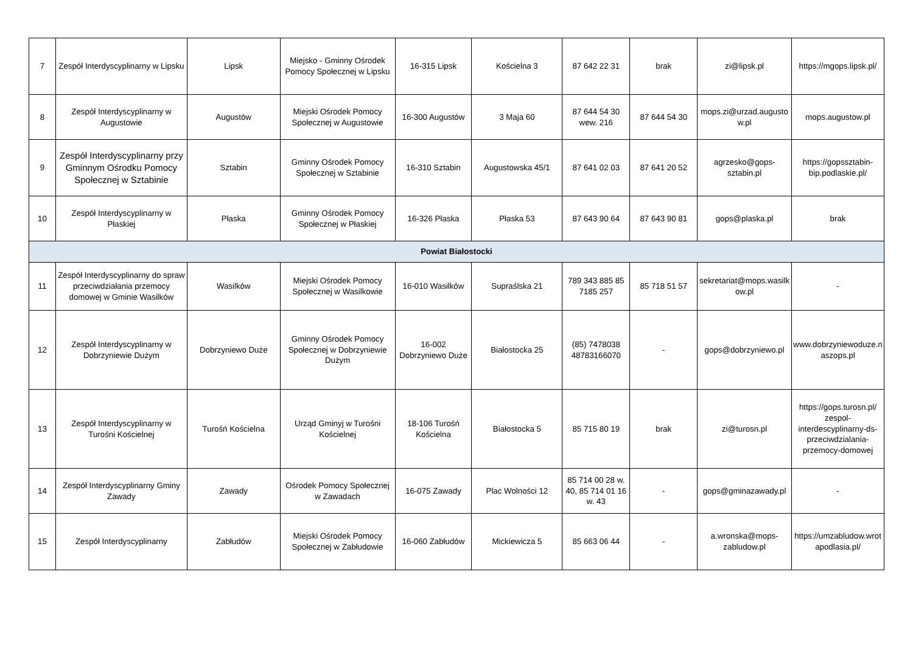| 7 | Zespół Interdyscyplinarny w Lipsku | Lipsk | Miejsko - Gminny Ośrodek Pomocy Społecznej w Lipsku | 16-315 Lipsk | Kościelna 3 | 87 642 22 31 | brak | zi@lipsk.pl | https://mgops.lipsk.pl/ |
| 8 | Zespół Interdyscyplinarny w Augustowie | Augustów | Miejski Ośrodek Pomocy Społecznej w Augustowie | 16-300 Augustów | 3 Maja 60 | 87 644 54 30 wew. 216 | 87 644 54 30 | mops.zi@urzad.augustow.pl | mops.augustow.pl |
| 9 | Zespół Interdyscyplinarny przy Gminnym Ośrodku Pomocy Społecznej w Sztabinie | Sztabin | Gminny Ośrodek Pomocy Społecznej w Sztabinie | 16-310 Sztabin | Augustowska 45/1 | 87 641 02 03 | 87 641 20 52 | agrzesko@gops-sztabin.pl | https://gopssztabin-bip.podlaskie.pl/ |
| 10 | Zespół Interdyscyplinarny w Płaskiej | Płaska | Gminny Ośrodek Pomocy Społecznej w Płaskiej | 16-326 Płaska | Płaska 53 | 87 643 90 64 | 87 643 90 81 | gops@plaska.pl | brak |
| Powiat Białostocki | | | | | | | | | |
| 11 | Zespół Interdyscyplinarny do spraw przeciwdziałania przemocy domowej w Gminie Wasilków | Wasilków | Miejski Ośrodek Pomocy Społecznej w Wasilkowie | 16-010 Wasilków | Supraślska 21 | 789 343 885 85 7185 257 | 85 718 51 57 | sekretariat@mops.wasilkow.pl | - |
| 12 | Zespół Interdyscyplinarny w Dobrzyniewie Dużym | Dobrzyniewo Duże | Gminny Ośrodek Pomocy Społecznej w Dobrzyniewie Dużym | 16-002 Dobrzyniewo Duże | Białostocka 25 | (85) 7478038 48783166070 | - | gops@dobrzyniewo.pl | www.dobrzyniewoduze.naszops.pl |
| 13 | Zespół Interdyscyplinarny w Turośni Kościelnej | Turośń Kościelna | Urząd Gminyj w Turośni Kościelnej | 18-106 Turośń Kościelna | Białostocka 5 | 85 715 80 19 | brak | zi@turosn.pl | https://gops.turosn.pl/ zespol-interdescyplinarny-ds-przeciwdzialania-przemocy-domowej |
| 14 | Zespół Interdyscyplinarny Gminy Zawady | Zawady | Ośrodek Pomocy Społecznej w Zawadach | 16-075 Zawady | Plac Wolności 12 | 85 714 00 28 w. 40, 85 714 01 16 w. 43 | - | gops@gminazawady.pl | - |
| 15 | Zespół Interdyscyplinarny | Zabłudów | Miejski Ośrodek Pomocy Społecznej w Zabłudowie | 16-060 Zabłudów | Mickiewicza 5 | 85 663 06 44 | - | a.wronska@mops-zabludow.pl | https://umzabludow.wrotapodlasia.pl/ |